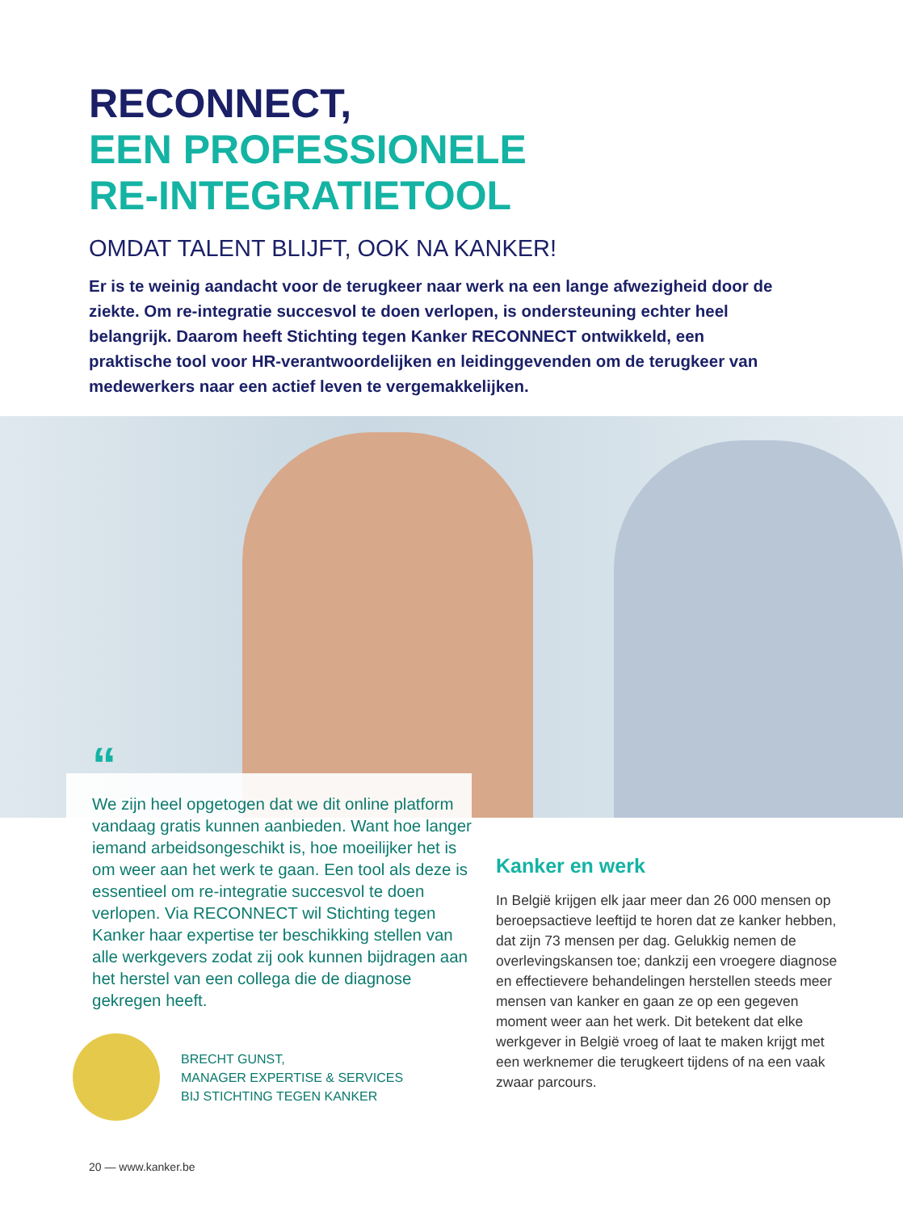RECONNECT,
EEN PROFESSIONELE
RE-INTEGRATIETOOL
OMDAT TALENT BLIJFT, OOK NA KANKER!
Er is te weinig aandacht voor de terugkeer naar werk na een lange afwezigheid door de ziekte. Om re-integratie succesvol te doen verlopen, is ondersteuning echter heel belangrijk. Daarom heeft Stichting tegen Kanker RECONNECT ontwikkeld, een praktische tool voor HR-verantwoordelijken en leidinggevenden om de terugkeer van medewerkers naar een actief leven te vergemakkelijken.
“
We zijn heel opgetogen dat we dit online platform vandaag gratis kunnen aanbieden. Want hoe langer iemand arbeidsongeschikt is, hoe moeilijker het is om weer aan het werk te gaan. Een tool als deze is essentieel om re-integratie succesvol te doen verlopen. Via RECONNECT wil Stichting tegen Kanker haar expertise ter beschikking stellen van alle werkgevers zodat zij ook kunnen bijdragen aan het herstel van een collega die de diagnose gekregen heeft.
BRECHT GUNST,
MANAGER EXPERTISE & SERVICES
BIJ STICHTING TEGEN KANKER
Kanker en werk
In België krijgen elk jaar meer dan 26 000 mensen op beroepsactieve leeftijd te horen dat ze kanker hebben, dat zijn 73 mensen per dag. Gelukkig nemen de overlevingskansen toe; dankzij een vroegere diagnose en effectievere behandelingen herstellen steeds meer mensen van kanker en gaan ze op een gegeven moment weer aan het werk. Dit betekent dat elke werkgever in België vroeg of laat te maken krijgt met een werknemer die terugkeert tijdens of na een vaak zwaar parcours.
20 — www.kanker.be